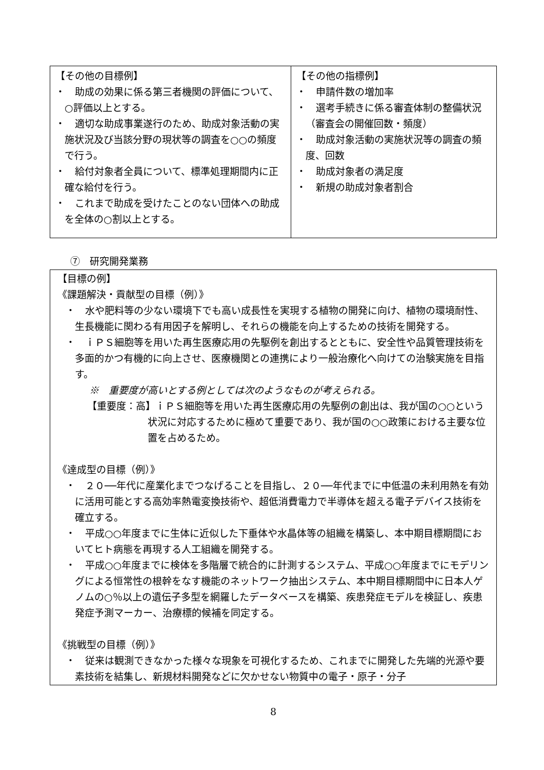| 【その他の目標例】 ・ 助成の効果に係る第三者機関の評価について、○評価以上とする。 ・ 適切な助成事業遂行のため、助成対象活動の実施状況及び当該分野の現状等の調査を○○の頻度で行う。 ・ 給付対象者全員について、標準処理期間内に正確な給付を行う。 ・ これまで助成を受けたことのない団体への助成を全体の○割以上とする。 | 【その他の指標例】 ・ 申請件数の増加率 ・ 選考手続きに係る審査体制の整備状況（審査会の開催回数・頻度） ・ 助成対象活動の実施状況等の調査の頻度、回数 ・ 助成対象者の満足度 ・ 新規の助成対象者割合 |
⑦　研究開発業務
【目標の例】
《課題解決・貢献型の目標（例）》
・　水や肥料等の少ない環境下でも高い成長性を実現する植物の開発に向け、植物の環境耐性、生長機能に関わる有用因子を解明し、それらの機能を向上するための技術を開発する。
・　ｉＰＳ細胞等を用いた再生医療応用の先駆例を創出するとともに、安全性や品質管理技術を多面的かつ有機的に向上させ、医療機関との連携により一般治療化へ向けての治験実施を目指す。
※　重要度が高いとする例としては次のようなものが考えられる。
【重要度：高】ｉＰＳ細胞等を用いた再生医療応用の先駆例の創出は、我が国の○○という状況に対応するために極めて重要であり、我が国の○○政策における主要な位置を占めるため。
《達成型の目標（例）》
・　２０──年代に産業化までつなげることを目指し、２０──年代までに中低温の未利用熱を有効に活用可能とする高効率熱電変換技術や、超低消費電力で半導体を超える電子デバイス技術を確立する。
・　平成○○年度までに生体に近似した下垂体や水晶体等の組織を構築し、本中期目標期間においてヒト病態を再現する人工組織を開発する。
・　平成○○年度までに検体を多階層で統合的に計測するシステム、平成○○年度までにモデリングによる恒常性の根幹をなす機能のネットワーク抽出システム、本中期目標期間中に日本人ゲノムの○％以上の遺伝子多型を網羅したデータベースを構築、疾患発症モデルを検証し、疾患発症予測マーカー、治療標的候補を同定する。
《挑戦型の目標（例）》
・　従来は観測できなかった様々な現象を可視化するため、これまでに開発した先端的光源や要素技術を結集し、新規材料開発などに欠かせない物質中の電子・原子・分子
8